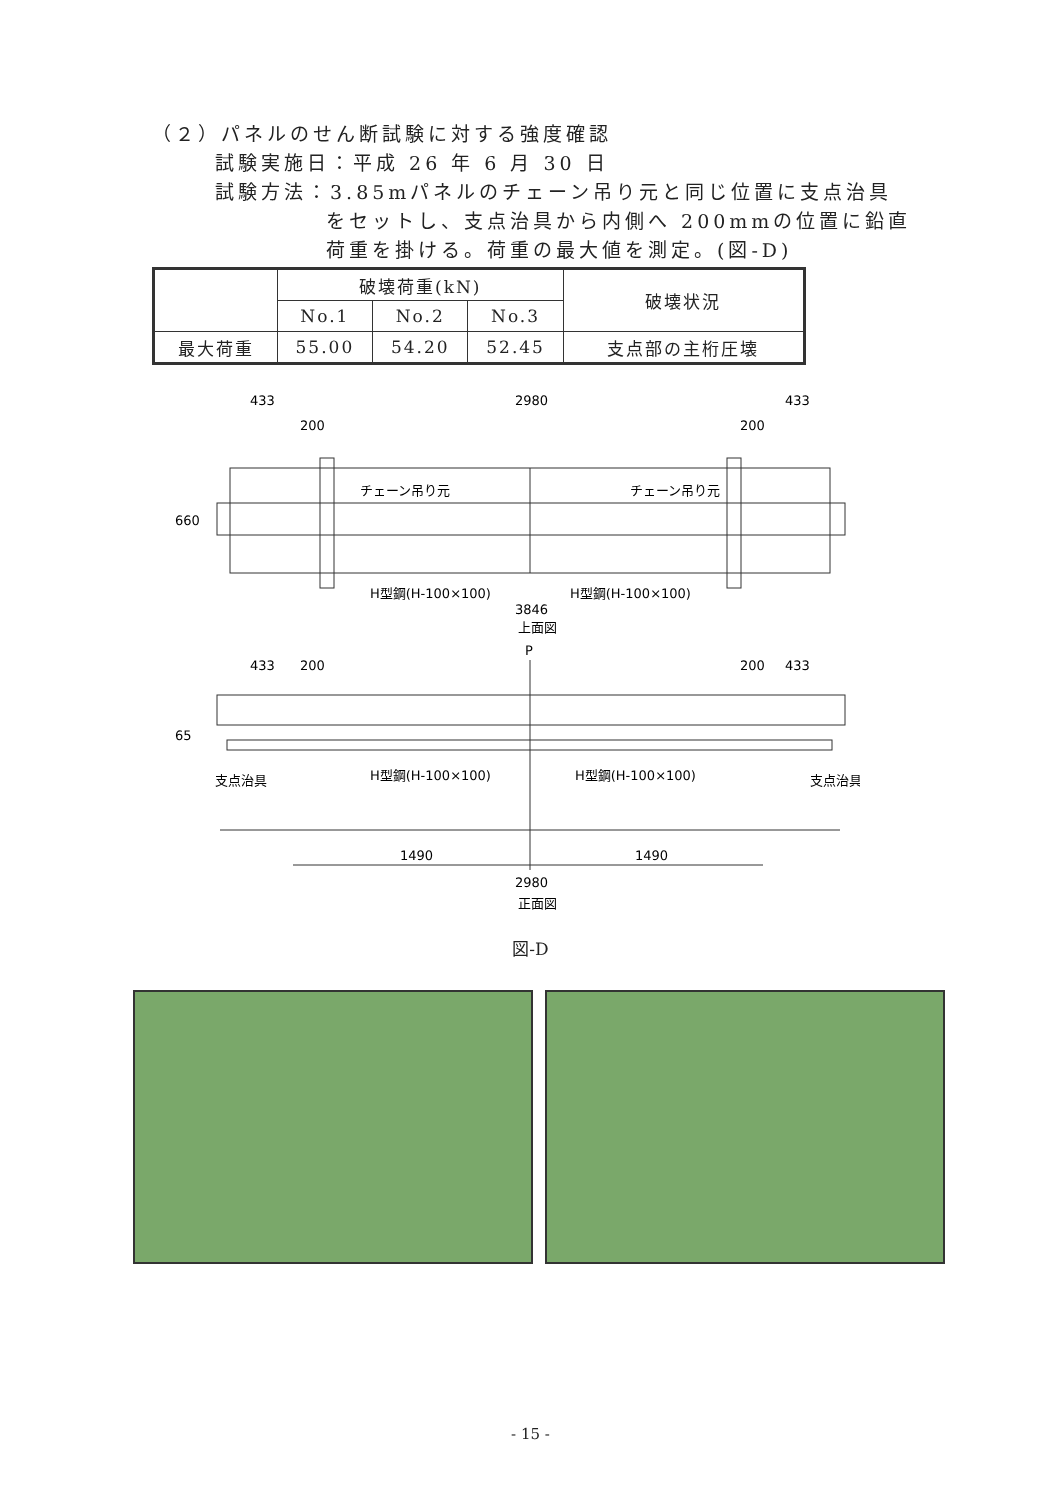（２）パネルのせん断試験に対する強度確認
試験実施日：平成 26 年 6 月 30 日
試験方法：3.85mパネルのチェーン吊り元と同じ位置に支点治具
をセットし、支点治具から内側へ 200mmの位置に鉛直
荷重を掛ける。荷重の最大値を測定。(図-D)
| | 破壊荷重(kN) | | | 破壊状況 |
| --- | --- | --- | --- | --- |
| | No.1 | No.2 | No.3 | |
| 最大荷重 | 55.00 | 54.20 | 52.45 | 支点部の主桁圧壊 |
433
2980
433
200
200
チェーン吊り元
チェーン吊り元
660
H型鋼(H-100×100)
H型鋼(H-100×100)
3846
上面図
P
433
200
200
433
65
支点治具
H型鋼(H-100×100)
H型鋼(H-100×100)
支点治具
1490
1490
2980
正面図
図-D
- 15 -